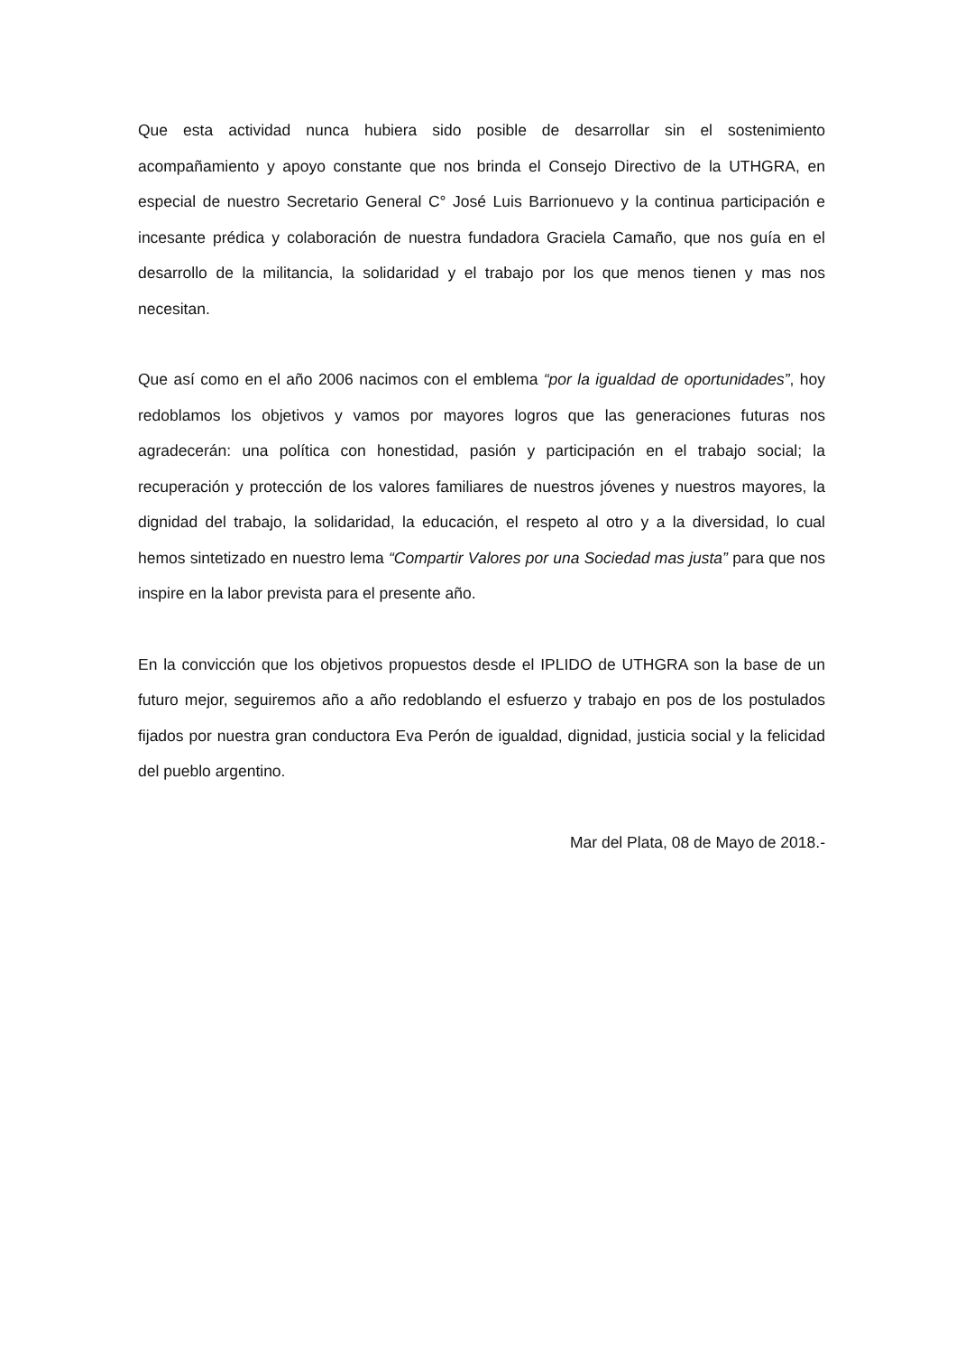Que esta actividad nunca hubiera sido posible de desarrollar sin el sostenimiento acompañamiento y apoyo constante que nos brinda el Consejo Directivo de la UTHGRA, en especial de nuestro Secretario General C° José Luis Barrionuevo y la continua participación e incesante prédica y colaboración de nuestra fundadora Graciela Camaño, que nos guía en el desarrollo de la militancia, la solidaridad y el trabajo por los que menos tienen y mas nos necesitan.
Que así como en el año 2006 nacimos con el emblema “por la igualdad de oportunidades”, hoy redoblamos los objetivos y vamos por mayores logros que las generaciones futuras nos agradecerán: una política con honestidad, pasión y participación en el trabajo social; la recuperación y protección de los valores familiares de nuestros jóvenes y nuestros mayores, la dignidad del trabajo, la solidaridad, la educación, el respeto al otro y a la diversidad, lo cual hemos sintetizado en nuestro lema “Compartir Valores por una Sociedad mas justa” para que nos inspire en la labor prevista para el presente año.
En la convicción que los objetivos propuestos desde el IPLIDO de UTHGRA son la base de un futuro mejor, seguiremos año a año redoblando el esfuerzo y trabajo en pos de los postulados fijados por nuestra gran conductora Eva Perón de igualdad, dignidad, justicia social y la felicidad del pueblo argentino.
Mar del Plata, 08 de Mayo de 2018.-